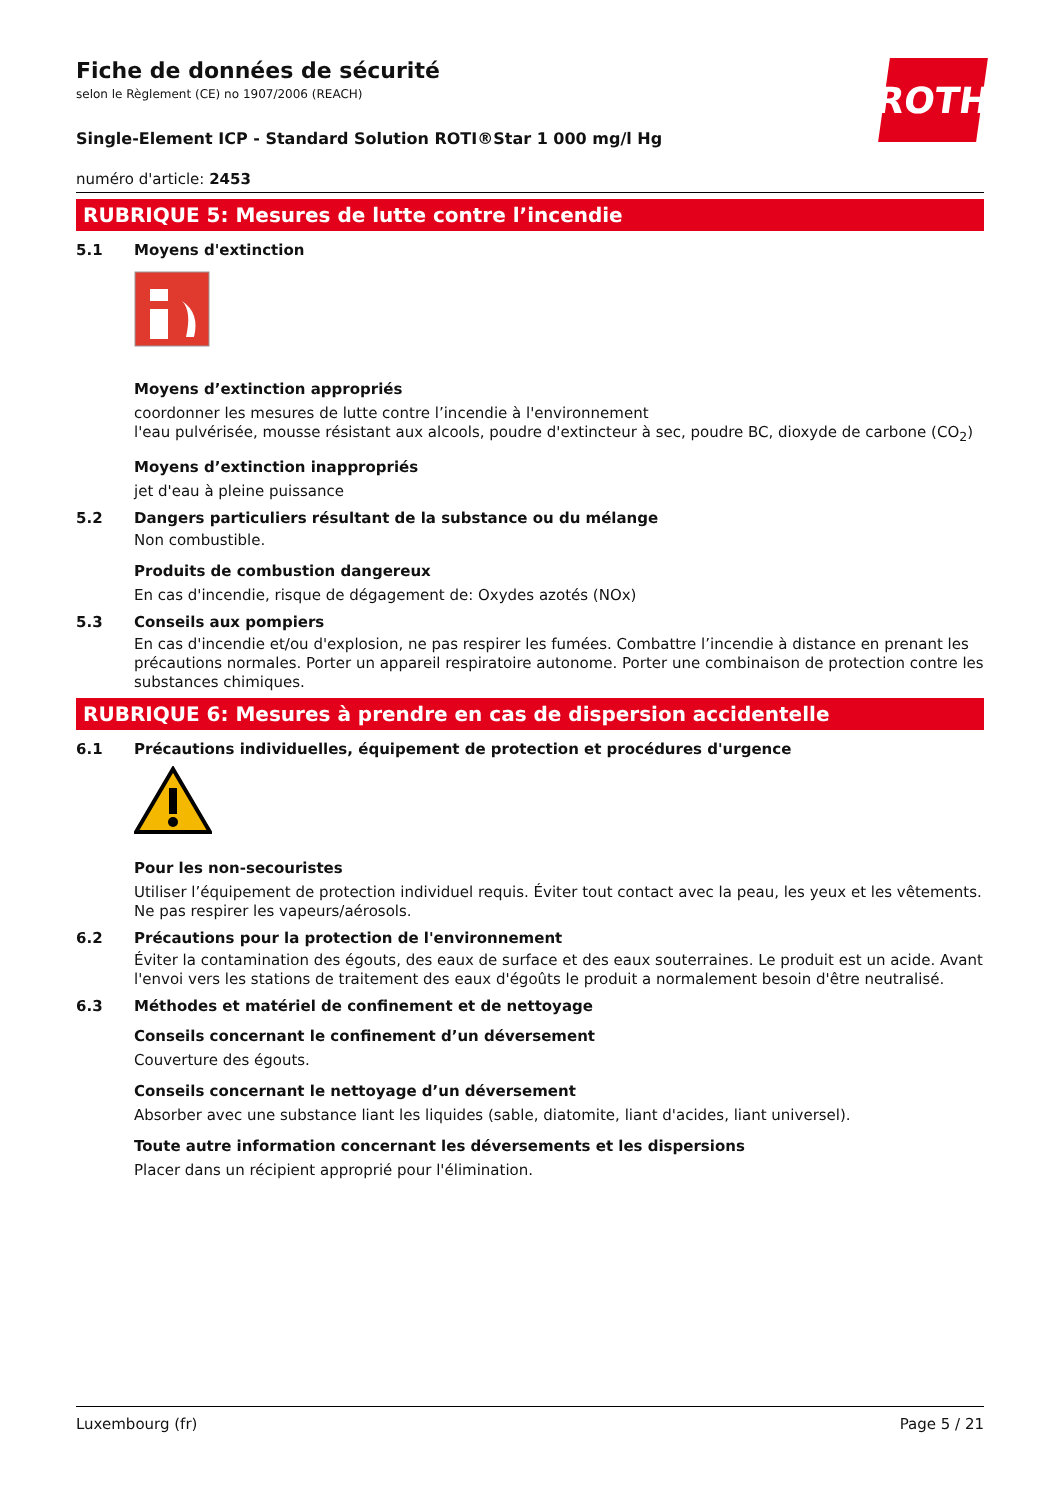ROTH
Fiche de données de sécurité
selon le Règlement (CE) no 1907/2006 (REACH)
Single-Element ICP - Standard Solution ROTI®Star 1 000 mg/l Hg
numéro d'article: 2453
RUBRIQUE 5: Mesures de lutte contre l’incendie
5.1 Moyens d'extinction
Moyens d’extinction appropriés
coordonner les mesures de lutte contre l’incendie à l'environnement
l'eau pulvérisée, mousse résistant aux alcools, poudre d'extincteur à sec, poudre BC, dioxyde de car­bone (CO<sub>2</sub>)
Moyens d’extinction inappropriés
jet d'eau à pleine puissance
5.2 Dangers particuliers résultant de la substance ou du mélange
Non combustible.
Produits de combustion dangereux
En cas d'incendie, risque de dégagement de: Oxydes azotés (NOx)
5.3 Conseils aux pompiers
En cas d'incendie et/ou d'explosion, ne pas respirer les fumées. Combattre l’incendie à distance en prenant les précautions normales. Porter un appareil respiratoire autonome. Porter une combinai­son de protection contre les substances chimiques.
RUBRIQUE 6: Mesures à prendre en cas de dispersion accidentelle
6.1 Précautions individuelles, équipement de protection et procédures d'urgence
Pour les non-secouristes
Utiliser l’équipement de protection individuel requis. Éviter tout contact avec la peau, les yeux et les vêtements. Ne pas respirer les vapeurs/aérosols.
6.2 Précautions pour la protection de l'environnement
Éviter la contamination des égouts, des eaux de surface et des eaux souterraines. Le produit est un acide. Avant l'envoi vers les stations de traitement des eaux d'égoûts le produit a normalement be­soin d'être neutralisé.
6.3 Méthodes et matériel de confinement et de nettoyage
Conseils concernant le confinement d’un déversement
Couverture des égouts.
Conseils concernant le nettoyage d’un déversement
Absorber avec une substance liant les liquides (sable, diatomite, liant d'acides, liant universel).
Toute autre information concernant les déversements et les dispersions
Placer dans un récipient approprié pour l'élimination.
Luxembourg (fr) Page 5 / 21